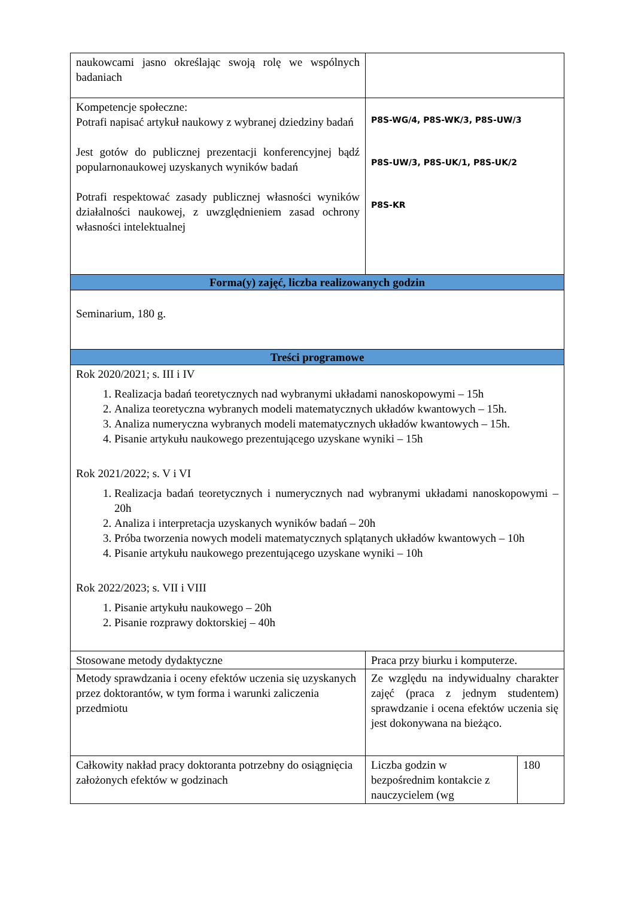| naukowcami jasno określając swoją rolę we wspólnych badaniach | | |
| Kompetencje społeczne: Potrafi napisać artykuł naukowy z wybranej dziedziny badań Jest gotów do publicznej prezentacji konferencyjnej bądź popularnonaukowej uzyskanych wyników badań Potrafi respektować zasady publicznej własności wyników działalności naukowej, z uwzględnieniem zasad ochrony własności intelektualnej | P8S-WG/4, P8S-WK/3, P8S-UW/3 P8S-UW/3, P8S-UK/1, P8S-UK/2 P8S-KR | |
| Forma(y) zajęć, liczba realizowanych godzin | | |
| Seminarium, 180 g. | | |
| Treści programowe | | |
| Rok 2020/2021; s. III i IV 1. Realizacja badań teoretycznych nad wybranymi układami nanoskopowymi – 15h 2. Analiza teoretyczna wybranych modeli matematycznych układów kwantowych – 15h. 3. Analiza numeryczna wybranych modeli matematycznych układów kwantowych – 15h. 4. Pisanie artykułu naukowego prezentującego uzyskane wyniki – 15h Rok 2021/2022; s. V i VI 1. Realizacja badań teoretycznych i numerycznych nad wybranymi układami nanoskopowymi – 20h 2. Analiza i interpretacja uzyskanych wyników badań – 20h 3. Próba tworzenia nowych modeli matematycznych splątanych układów kwantowych – 10h 4. Pisanie artykułu naukowego prezentującego uzyskane wyniki – 10h Rok 2022/2023; s. VII i VIII 1. Pisanie artykułu naukowego – 20h 2. Pisanie rozprawy doktorskiej – 40h | | |
| Stosowane metody dydaktyczne | Praca przy biurku i komputerze. | |
| Metody sprawdzania i oceny efektów uczenia się uzyskanych przez doktorantów, w tym forma i warunki zaliczenia przedmiotu | Ze względu na indywidualny charakter zajęć (praca z jednym studentem) sprawdzanie i ocena efektów uczenia się jest dokonywana na bieżąco. | |
| Całkowity nakład pracy doktoranta potrzebny do osiągnięcia założonych efektów w godzinach | Liczba godzin w bezpośrednim kontakcie z nauczycielem (wg | 180 |